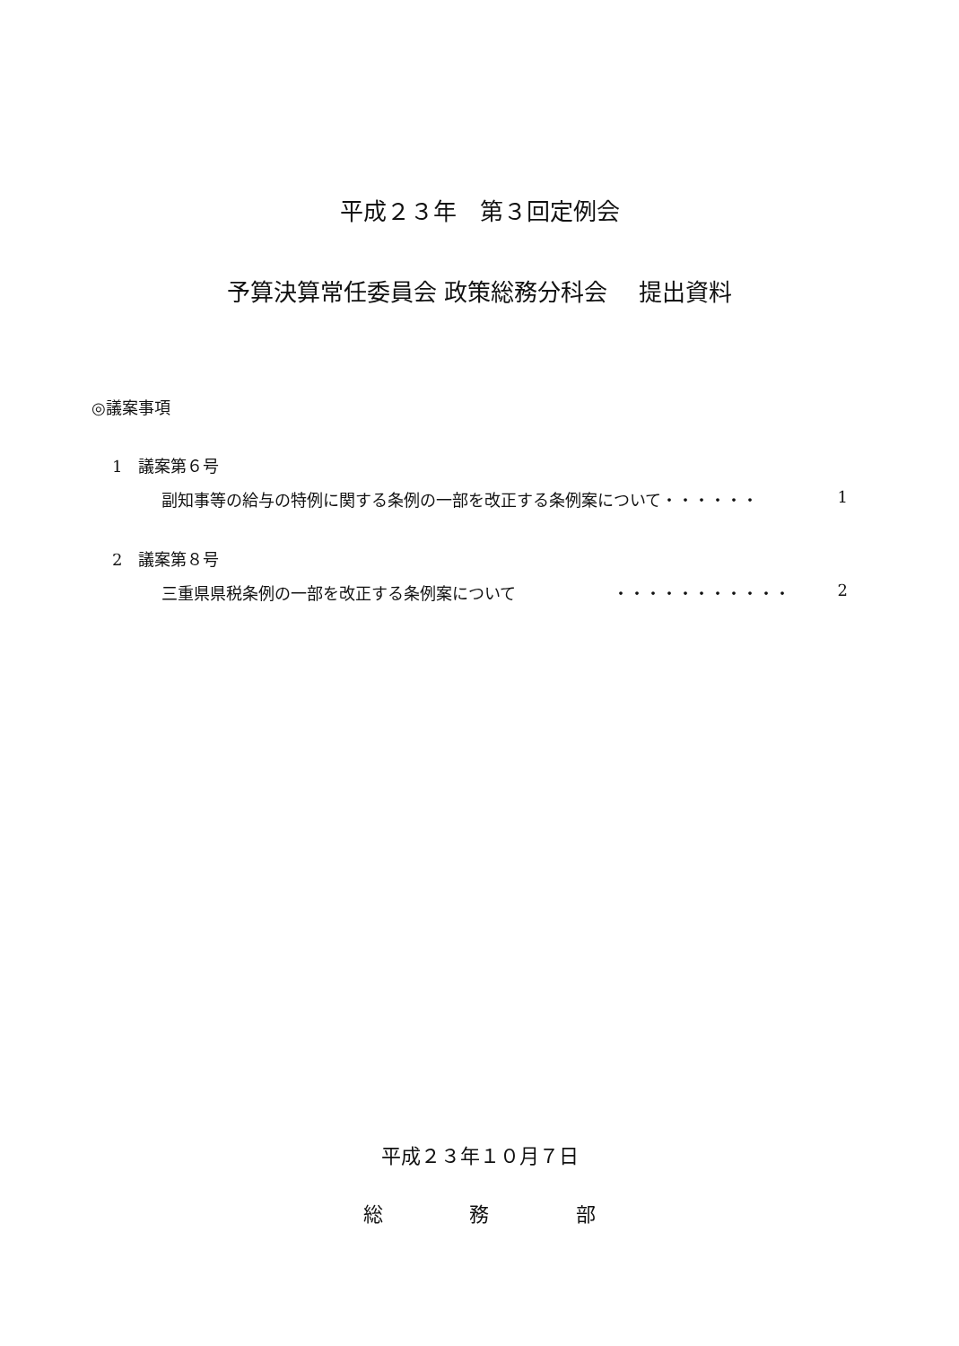平成２３年　第３回定例会
予算決算常任委員会 政策総務分科会　 提出資料
◎議案事項
1　議案第６号
副知事等の給与の特例に関する条例の一部を改正する条例案について・・・・・・ 1
2　議案第８号
三重県県税条例の一部を改正する条例案について　　　　　　・・・・・・・・・・・ 2
平成２３年１０月７日
総 務 部